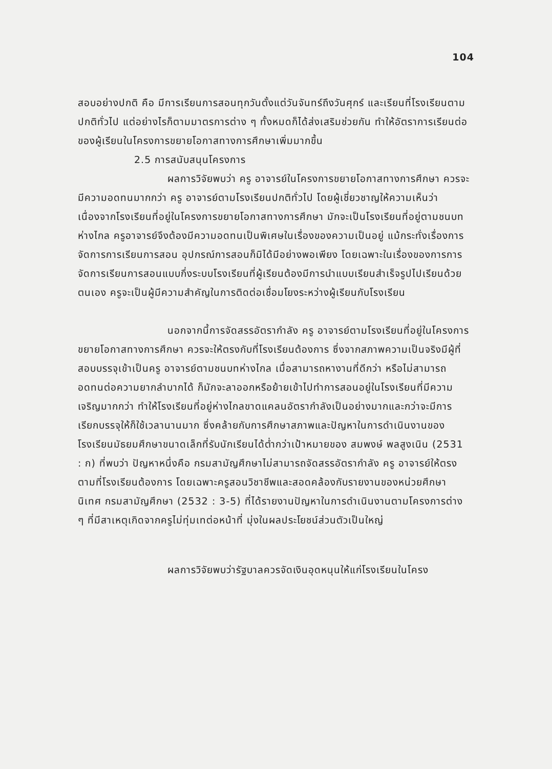104
สอบอย่างปกติ คือ มีการเรียนการสอนทุกวันตั้งแต่วันจันทร์ถึงวันศุกร์ และเรียนที่โรงเรียนตามปกติทั่วไป แต่อย่างไรก็ตามมาตรการต่าง ๆ ทั้งหมดก็ได้ส่งเสริมช่วยกัน ทำให้อัตราการเรียนต่อของผู้เรียนในโครงการขยายโอกาสทางการศึกษาเพิ่มมากขึ้น
2.5 การสนับสนุนโครงการ
ผลการวิจัยพบว่า ครู อาจารย์ในโครงการขยายโอกาสทางการศึกษา ควรจะมีความอดทนมากกว่า ครู อาจารย์ตามโรงเรียนปกติทั่วไป โดยผู้เชี่ยวชาญให้ความเห็นว่า เนื่องจากโรงเรียนที่อยู่ในโครงการขยายโอกาสทางการศึกษา มักจะเป็นโรงเรียนที่อยู่ตามชนบทห่างไกล ครูอาจารย์จึงต้องมีความอดทนเป็นพิเศษในเรื่องของความเป็นอยู่ แม้กระทั่งเรื่องการจัดการการเรียนการสอน อุปกรณ์การสอนก็มิได้มีอย่างพอเพียง โดยเฉพาะในเรื่องของการการจัดการเรียนการสอนแบบกึ่งระบบโรงเรียนที่ผู้เรียนต้องมีการนำแบบเรียนสำเร็จรูปไปเรียนด้วยตนเอง ครูจะเป็นผู้มีความสำคัญในการติดต่อเชื่อมโยงระหว่างผู้เรียนกับโรงเรียน
นอกจากนี้การจัดสรรอัตรากำลัง ครู อาจารย์ตามโรงเรียนที่อยู่ในโครงการขยายโอกาสทางการศึกษา ควรจะให้ตรงกับที่โรงเรียนต้องการ ซึ่งจากสภาพความเป็นจริงมีผู้ที่สอบบรรจุเข้าเป็นครู อาจารย์ตามชนบทห่างไกล เมื่อสามารถหางานที่ดีกว่า หรือไม่สามารถอดทนต่อความยากลำบากได้ ก็มักจะลาออกหรือย้ายเข้าไปทำการสอนอยู่ในโรงเรียนที่มีความเจริญมากกว่า ทำให้โรงเรียนที่อยู่ห่างไกลขาดแคลนอัตรากำลังเป็นอย่างมากและกว่าจะมีการเรียกบรรจุให้ก็ใช้เวลานานมาก ซึ่งคล้ายกับการศึกษาสภาพและปัญหาในการดำเนินงานของโรงเรียนมัธยมศึกษาขนาดเล็กที่รับนักเรียนได้ต่ำกว่าเป้าหมายของ สมพงษ์ พลสูงเนิน (2531 : ก) ที่พบว่า ปัญหาหนึ่งคือ กรมสามัญศึกษาไม่สามารถจัดสรรอัตรากำลัง ครู อาจารย์ให้ตรงตามที่โรงเรียนต้องการ โดยเฉพาะครูสอนวิชาชีพและสอดคล้องกับรายงานของหน่วยศึกษานิเทศ กรมสามัญศึกษา (2532 : 3-5) ที่ได้รายงานปัญหาในการดำเนินงานตามโครงการต่าง ๆ ที่มีสาเหตุเกิดจากครูไม่ทุ่มเทต่อหน้าที่ มุ่งในผลประโยชน์ส่วนตัวเป็นใหญ่
ผลการวิจัยพบว่ารัฐบาลควรจัดเงินอุดหนุนให้แก่โรงเรียนในโครง